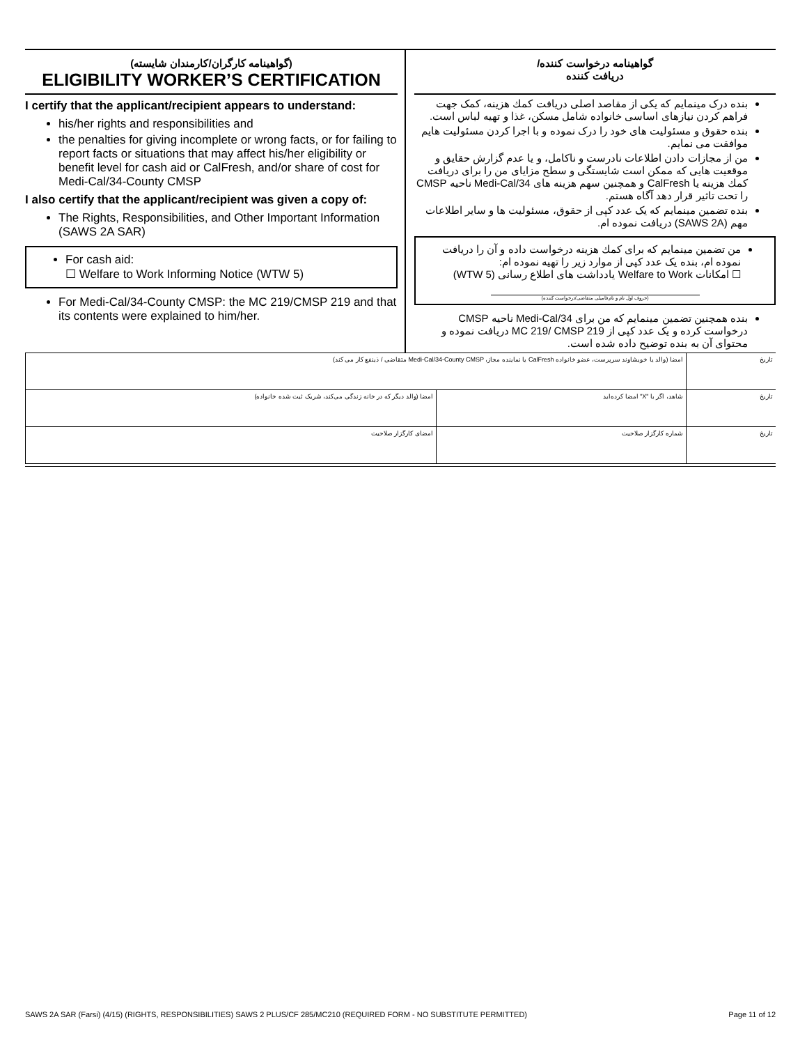(گواهینامه کارگران/کارمندان شایسته)
ELIGIBILITY WORKER’S CERTIFICATION
I certify that the applicant/recipient appears to understand:
his/her rights and responsibilities and
the penalties for giving incomplete or wrong facts, or for failing to report facts or situations that may affect his/her eligibility or benefit level for cash aid or CalFresh, and/or share of cost for Medi-Cal/34-County CMSP
I also certify that the applicant/recipient was given a copy of:
The Rights, Responsibilities, and Other Important Information (SAWS 2A SAR)
For cash aid:
☐ Welfare to Work Informing Notice (WTW 5)
For Medi-Cal/34-County CMSP: the MC 219/CMSP 219 and that its contents were explained to him/her.
گواهینامه درخواست کننده/
دریافت کننده
بنده درک مینمایم که یکی از مقاصد اصلی دریافت کمك هزینه، کمک جهت فراهم کردن نیازهای اساسی خانواده شامل مسکن، غذا و تهیه لباس است.
بنده حقوق و مسئولیت های خود را درک نموده و با اجرا کردن مسئولیت هایم موافقت می نمایم.
من از مجازات دادن اطلاعات نادرست و ناکامل، و یا عدم گزارش حقایق و موقعیت هایی که ممکن است شایستگی و سطح مزایای من را برای دریافت کمك هزینه یا CalFresh و همچنین سهم هزینه های Medi-Cal/34 ناحیه CMSP را تحت تاثیر قرار دهد آگاه هستم.
بنده تضمین مینمایم که یک عدد کپی از حقوق، مسئولیت ها و سایر اطلاعات مهم (SAWS 2A) دریافت نموده ام.
من تضمین مینمایم که برای کمك هزینه درخواست داده و آن را دریافت نموده ام، بنده یک عدد کپی از موارد زیر را تهیه نموده ام:
☐ امکانات Welfare to Work یادداشت های اطلاع رسانی (WTW 5)
(حروف اول نام و نام فامیلی متقاضی/درخواست کننده)
بنده همچنین تضمین مینمایم که من برای Medi-Cal/34 ناحیه CMSP درخواست کرده و یک عدد کپی از MC 219/ CMSP 219 دریافت نموده و محتوای آن به بنده توضیح داده شده است.
| امضا (والد یا خویشاوند سرپرست، عضو خانواده CalFresh یا نماینده مجاز، Medi-Cal/34-County CMSP متقاضی / ذینفع کار می کند) | | تاریخ |
| امضا (والد دیگر که در خانه زندگی می‌کند، شریک ثبت شده خانواده) | شاهد، اگر با "X" امضا کرده‌اید | تاریخ |
| امضای کارگزار صلاحیت | شماره کارگزار صلاحیت | تاریخ |
SAWS 2A SAR (Farsi) (4/15) (RIGHTS, RESPONSIBILITIES) SAWS 2 PLUS/CF 285/MC210 (REQUIRED FORM - NO SUBSTITUTE PERMITTED) Page 11 of 12